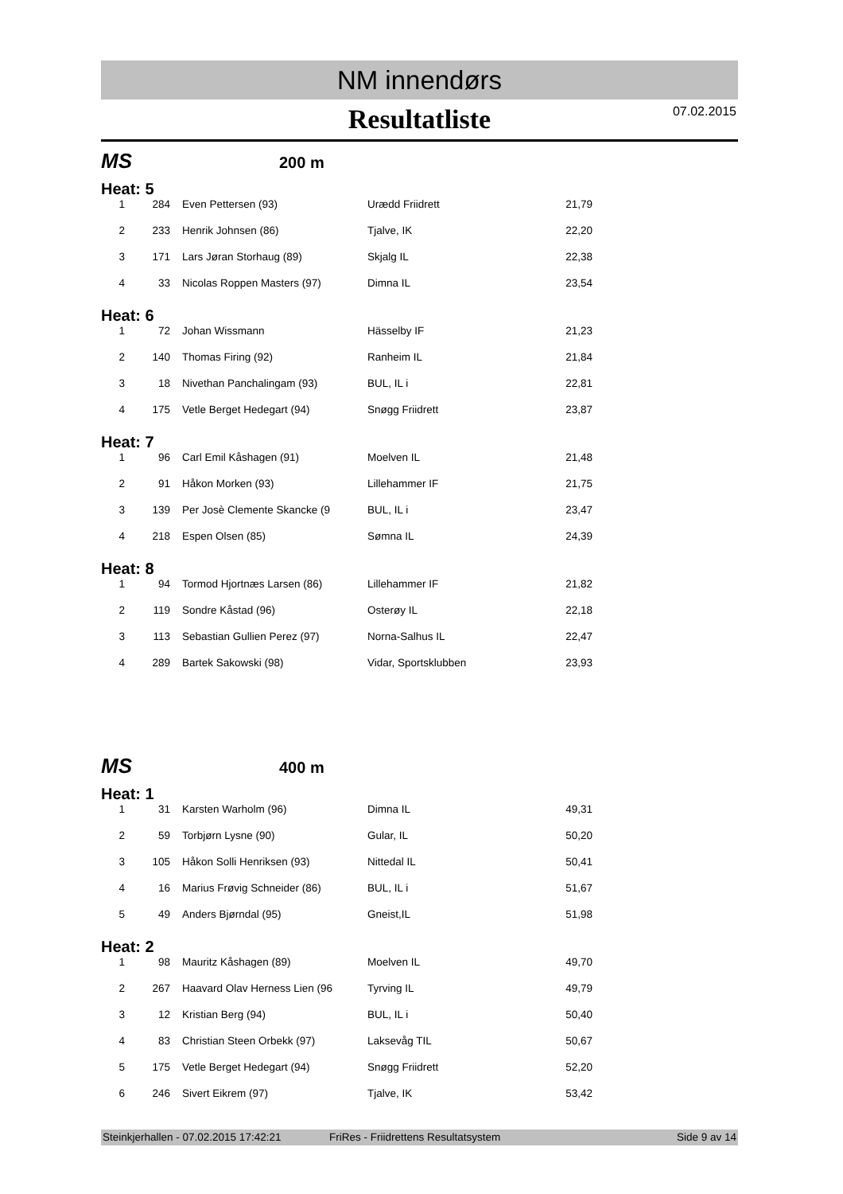NM innendørs
Resultatliste
07.02.2015
MS 200 m
Heat: 5
| 1 | 284 | Even Pettersen (93) | Urædd Friidrett | 21,79 |
| 2 | 233 | Henrik Johnsen (86) | Tjalve, IK | 22,20 |
| 3 | 171 | Lars Jøran Storhaug (89) | Skjalg IL | 22,38 |
| 4 | 33 | Nicolas Roppen Masters (97) | Dimna IL | 23,54 |
Heat: 6
| 1 | 72 | Johan Wissmann | Hässelby IF | 21,23 |
| 2 | 140 | Thomas Firing (92) | Ranheim IL | 21,84 |
| 3 | 18 | Nivethan Panchalingam (93) | BUL, IL i | 22,81 |
| 4 | 175 | Vetle Berget Hedegart (94) | Snøgg Friidrett | 23,87 |
Heat: 7
| 1 | 96 | Carl Emil Kåshagen (91) | Moelven IL | 21,48 |
| 2 | 91 | Håkon Morken (93) | Lillehammer IF | 21,75 |
| 3 | 139 | Per Josè Clemente Skancke (9 | BUL, IL i | 23,47 |
| 4 | 218 | Espen Olsen (85) | Sømna IL | 24,39 |
Heat: 8
| 1 | 94 | Tormod Hjortnæs Larsen (86) | Lillehammer IF | 21,82 |
| 2 | 119 | Sondre Kåstad (96) | Osterøy IL | 22,18 |
| 3 | 113 | Sebastian Gullien Perez (97) | Norna-Salhus IL | 22,47 |
| 4 | 289 | Bartek Sakowski (98) | Vidar, Sportsklubben | 23,93 |
MS 400 m
Heat: 1
| 1 | 31 | Karsten Warholm (96) | Dimna IL | 49,31 |
| 2 | 59 | Torbjørn Lysne (90) | Gular, IL | 50,20 |
| 3 | 105 | Håkon Solli Henriksen (93) | Nittedal IL | 50,41 |
| 4 | 16 | Marius Frøvig Schneider (86) | BUL, IL i | 51,67 |
| 5 | 49 | Anders Bjørndal (95) | Gneist,IL | 51,98 |
Heat: 2
| 1 | 98 | Mauritz Kåshagen (89) | Moelven IL | 49,70 |
| 2 | 267 | Haavard Olav Herness Lien (96 | Tyrving IL | 49,79 |
| 3 | 12 | Kristian Berg (94) | BUL, IL i | 50,40 |
| 4 | 83 | Christian Steen Orbekk (97) | Laksevåg TIL | 50,67 |
| 5 | 175 | Vetle Berget Hedegart (94) | Snøgg Friidrett | 52,20 |
| 6 | 246 | Sivert Eikrem (97) | Tjalve, IK | 53,42 |
Steinkjerhallen - 07.02.2015 17:42:21 FriRes - Friidrettens Resultatsystem Side 9 av 14